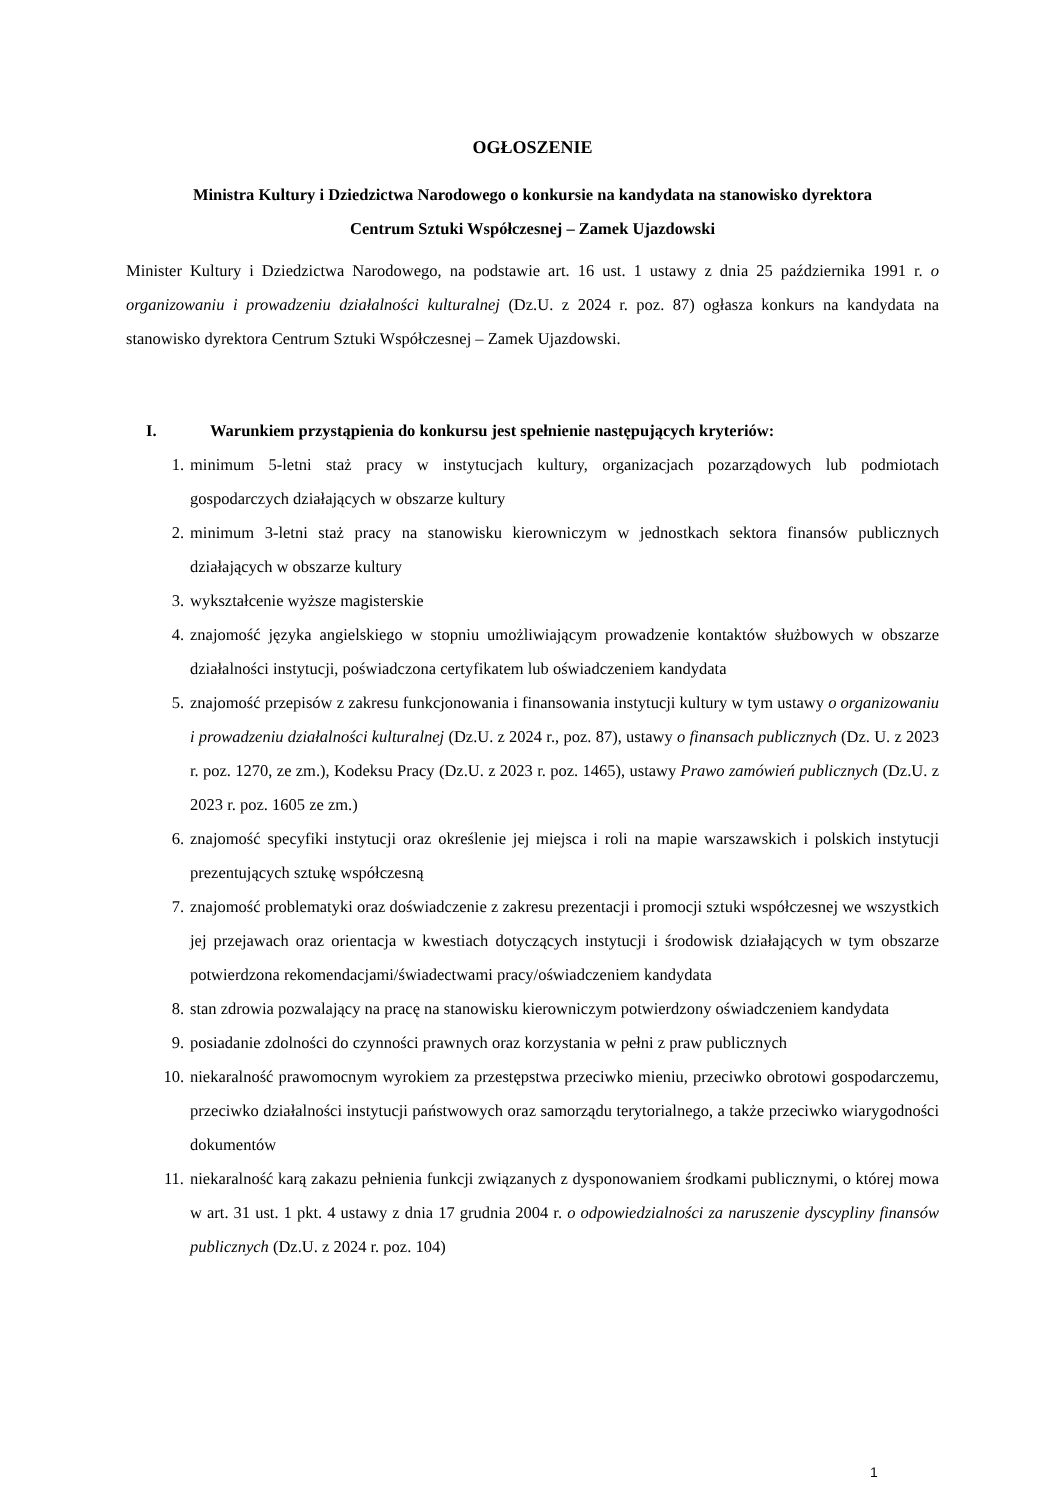OGŁOSZENIE
Ministra Kultury i Dziedzictwa Narodowego o konkursie na kandydata na stanowisko dyrektora
Centrum Sztuki Współczesnej – Zamek Ujazdowski
Minister Kultury i Dziedzictwa Narodowego, na podstawie art. 16 ust. 1 ustawy z dnia 25 października 1991 r. o organizowaniu i prowadzeniu działalności kulturalnej (Dz.U. z 2024 r. poz. 87) ogłasza konkurs na kandydata na stanowisko dyrektora Centrum Sztuki Współczesnej – Zamek Ujazdowski.
I. Warunkiem przystąpienia do konkursu jest spełnienie następujących kryteriów:
1. minimum 5-letni staż pracy w instytucjach kultury, organizacjach pozarządowych lub podmiotach gospodarczych działających w obszarze kultury
2. minimum 3-letni staż pracy na stanowisku kierowniczym w jednostkach sektora finansów publicznych działających w obszarze kultury
3. wykształcenie wyższe magisterskie
4. znajomość języka angielskiego w stopniu umożliwiającym prowadzenie kontaktów służbowych w obszarze działalności instytucji, poświadczona certyfikatem lub oświadczeniem kandydata
5. znajomość przepisów z zakresu funkcjonowania i finansowania instytucji kultury w tym ustawy o organizowaniu i prowadzeniu działalności kulturalnej (Dz.U. z 2024 r., poz. 87), ustawy o finansach publicznych (Dz. U. z 2023 r. poz. 1270, ze zm.), Kodeksu Pracy (Dz.U. z 2023 r. poz. 1465), ustawy Prawo zamówień publicznych (Dz.U. z 2023 r. poz. 1605 ze zm.)
6. znajomość specyfiki instytucji oraz określenie jej miejsca i roli na mapie warszawskich i polskich instytucji prezentujących sztukę współczesną
7. znajomość problematyki oraz doświadczenie z zakresu prezentacji i promocji sztuki współczesnej we wszystkich jej przejawach oraz orientacja w kwestiach dotyczących instytucji i środowisk działających w tym obszarze potwierdzona rekomendacjami/świadectwami pracy/oświadczeniem kandydata
8. stan zdrowia pozwalający na pracę na stanowisku kierowniczym potwierdzony oświadczeniem kandydata
9. posiadanie zdolności do czynności prawnych oraz korzystania w pełni z praw publicznych
10. niekaralność prawomocnym wyrokiem za przestępstwa przeciwko mieniu, przeciwko obrotowi gospodarczemu, przeciwko działalności instytucji państwowych oraz samorządu terytorialnego, a także przeciwko wiarygodności dokumentów
11. niekaralność karą zakazu pełnienia funkcji związanych z dysponowaniem środkami publicznymi, o której mowa w art. 31 ust. 1 pkt. 4 ustawy z dnia 17 grudnia 2004 r. o odpowiedzialności za naruszenie dyscypliny finansów publicznych (Dz.U. z 2024 r. poz. 104)
1